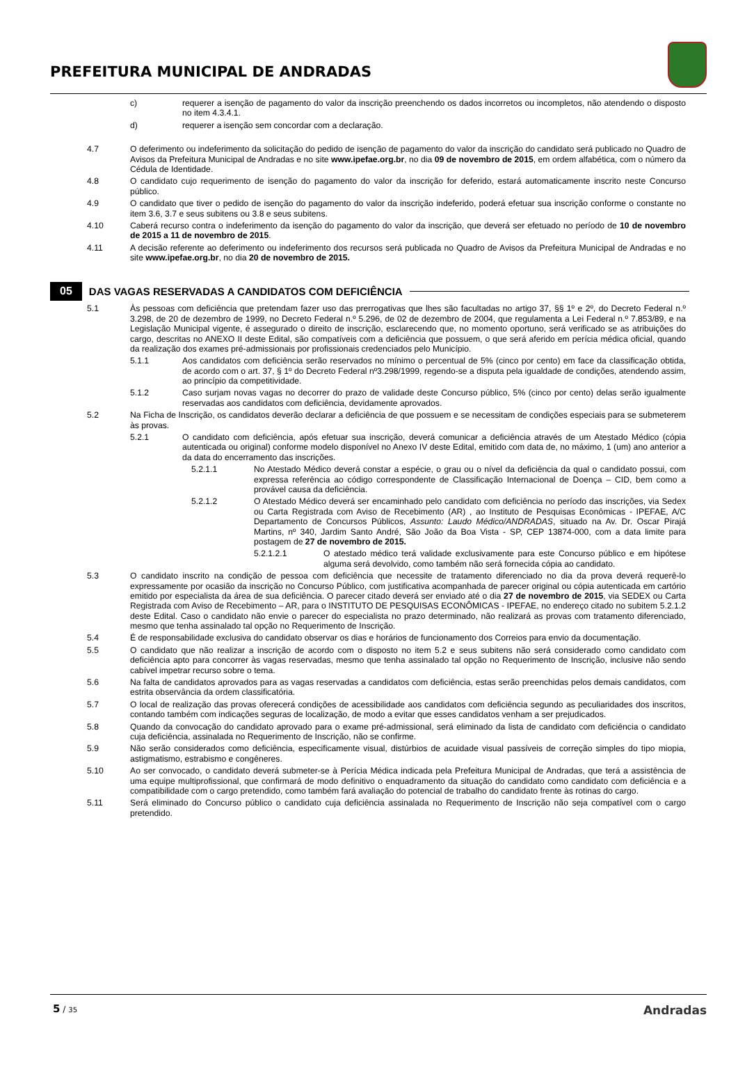PREFEITURA MUNICIPAL DE ANDRADAS
c) requerer a isenção de pagamento do valor da inscrição preenchendo os dados incorretos ou incompletos, não atendendo o disposto no item 4.3.4.1.
d) requerer a isenção sem concordar com a declaração.
4.7 O deferimento ou indeferimento da solicitação do pedido de isenção de pagamento do valor da inscrição do candidato será publicado no Quadro de Avisos da Prefeitura Municipal de Andradas e no site www.ipefae.org.br, no dia 09 de novembro de 2015, em ordem alfabética, com o número da Cédula de Identidade.
4.8 O candidato cujo requerimento de isenção do pagamento do valor da inscrição for deferido, estará automaticamente inscrito neste Concurso público.
4.9 O candidato que tiver o pedido de isenção do pagamento do valor da inscrição indeferido, poderá efetuar sua inscrição conforme o constante no item 3.6, 3.7 e seus subitens ou 3.8 e seus subitens.
4.10 Caberá recurso contra o indeferimento da isenção do pagamento do valor da inscrição, que deverá ser efetuado no período de 10 de novembro de 2015 a 11 de novembro de 2015.
4.11 A decisão referente ao deferimento ou indeferimento dos recursos será publicada no Quadro de Avisos da Prefeitura Municipal de Andradas e no site www.ipefae.org.br, no dia 20 de novembro de 2015.
05
DAS VAGAS RESERVADAS A CANDIDATOS COM DEFICIÊNCIA
5.1 Às pessoas com deficiência que pretendam fazer uso das prerrogativas que lhes são facultadas no artigo 37, §§ 1º e 2º, do Decreto Federal n.º 3.298, de 20 de dezembro de 1999, no Decreto Federal n.º 5.296, de 02 de dezembro de 2004, que regulamenta a Lei Federal n.º 7.853/89, e na Legislação Municipal vigente, é assegurado o direito de inscrição, esclarecendo que, no momento oportuno, será verificado se as atribuições do cargo, descritas no ANEXO II deste Edital, são compatíveis com a deficiência que possuem, o que será aferido em perícia médica oficial, quando da realização dos exames pré-admissionais por profissionais credenciados pelo Município.
5.1.1 Aos candidatos com deficiência serão reservados no mínimo o percentual de 5% (cinco por cento) em face da classificação obtida, de acordo com o art. 37, § 1º do Decreto Federal nº3.298/1999, regendo-se a disputa pela igualdade de condições, atendendo assim, ao princípio da competitividade.
5.1.2 Caso surjam novas vagas no decorrer do prazo de validade deste Concurso público, 5% (cinco por cento) delas serão igualmente reservadas aos candidatos com deficiência, devidamente aprovados.
5.2 Na Ficha de Inscrição, os candidatos deverão declarar a deficiência de que possuem e se necessitam de condições especiais para se submeterem às provas.
5.2.1 O candidato com deficiência, após efetuar sua inscrição, deverá comunicar a deficiência através de um Atestado Médico (cópia autenticada ou original) conforme modelo disponível no Anexo IV deste Edital, emitido com data de, no máximo, 1 (um) ano anterior a da data do encerramento das inscrições.
5.2.1.1 No Atestado Médico deverá constar a espécie, o grau ou o nível da deficiência da qual o candidato possui, com expressa referência ao código correspondente de Classificação Internacional de Doença – CID, bem como a provável causa da deficiência.
5.2.1.2 O Atestado Médico deverá ser encaminhado pelo candidato com deficiência no período das inscrições, via Sedex ou Carta Registrada com Aviso de Recebimento (AR) , ao Instituto de Pesquisas Econômicas - IPEFAE, A/C Departamento de Concursos Públicos, Assunto: Laudo Médico/ANDRADAS, situado na Av. Dr. Oscar Pirajá Martins, nº 340, Jardim Santo André, São João da Boa Vista - SP, CEP 13874-000, com a data limite para postagem de 27 de novembro de 2015.
5.2.1.2.1 O atestado médico terá validade exclusivamente para este Concurso público e em hipótese alguma será devolvido, como também não será fornecida cópia ao candidato.
5.3 O candidato inscrito na condição de pessoa com deficiência que necessite de tratamento diferenciado no dia da prova deverá requerê-lo expressamente por ocasião da inscrição no Concurso Público, com justificativa acompanhada de parecer original ou cópia autenticada em cartório emitido por especialista da área de sua deficiência. O parecer citado deverá ser enviado até o dia 27 de novembro de 2015, via SEDEX ou Carta Registrada com Aviso de Recebimento – AR, para o INSTITUTO DE PESQUISAS ECONÔMICAS - IPEFAE, no endereço citado no subitem 5.2.1.2 deste Edital. Caso o candidato não envie o parecer do especialista no prazo determinado, não realizará as provas com tratamento diferenciado, mesmo que tenha assinalado tal opção no Requerimento de Inscrição.
5.4 É de responsabilidade exclusiva do candidato observar os dias e horários de funcionamento dos Correios para envio da documentação.
5.5 O candidato que não realizar a inscrição de acordo com o disposto no item 5.2 e seus subitens não será considerado como candidato com deficiência apto para concorrer às vagas reservadas, mesmo que tenha assinalado tal opção no Requerimento de Inscrição, inclusive não sendo cabível impetrar recurso sobre o tema.
5.6 Na falta de candidatos aprovados para as vagas reservadas a candidatos com deficiência, estas serão preenchidas pelos demais candidatos, com estrita observância da ordem classificatória.
5.7 O local de realização das provas oferecerá condições de acessibilidade aos candidatos com deficiência segundo as peculiaridades dos inscritos, contando também com indicações seguras de localização, de modo a evitar que esses candidatos venham a ser prejudicados.
5.8 Quando da convocação do candidato aprovado para o exame pré-admissional, será eliminado da lista de candidato com deficiência o candidato cuja deficiência, assinalada no Requerimento de Inscrição, não se confirme.
5.9 Não serão considerados como deficiência, especificamente visual, distúrbios de acuidade visual passíveis de correção simples do tipo miopia, astigmatismo, estrabismo e congêneres.
5.10 Ao ser convocado, o candidato deverá submeter-se à Perícia Médica indicada pela Prefeitura Municipal de Andradas, que terá a assistência de uma equipe multiprofissional, que confirmará de modo definitivo o enquadramento da situação do candidato como candidato com deficiência e a compatibilidade com o cargo pretendido, como também fará avaliação do potencial de trabalho do candidato frente às rotinas do cargo.
5.11 Será eliminado do Concurso público o candidato cuja deficiência assinalada no Requerimento de Inscrição não seja compatível com o cargo pretendido.
5 / 35 Andradas